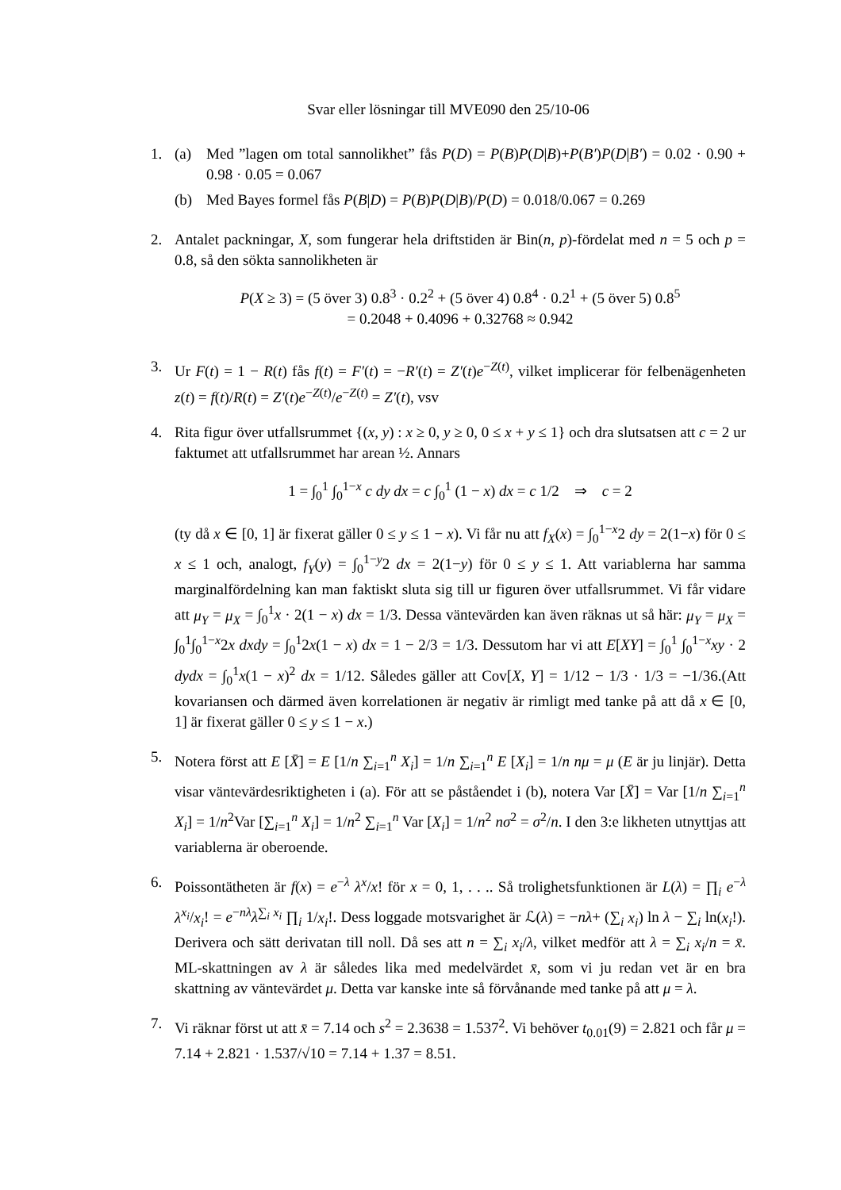Svar eller lösningar till MVE090 den 25/10-06
1. (a) Med ”lagen om total sannolikhet” fås P(D) = P(B)P(D|B)+P(B′)P(D|B′) = 0.02 · 0.90 + 0.98 · 0.05 = 0.067
(b) Med Bayes formel fås P(B|D) = P(B)P(D|B)/P(D) = 0.018/0.067 = 0.269
2. Antalet packningar, X, som fungerar hela driftstiden är Bin(n, p)-fördelat med n = 5 och p = 0.8, så den sökta sannolikheten är
P(X ≥ 3) = (5 över 3) 0.8<sup>3</sup> · 0.2<sup>2</sup> + (5 över 4) 0.8<sup>4</sup> · 0.2<sup>1</sup> + (5 över 5) 0.8<sup>5</sup>
= 0.2048 + 0.4096 + 0.32768 ≈ 0.942
3. Ur F(t) = 1 − R(t) fås f(t) = F′(t) = −R′(t) = Z′(t)e<sup>−Z(t)</sup>, vilket implicerar för felbenägenheten z(t) = f(t)/R(t) = Z′(t)e<sup>−Z(t)</sup>/e<sup>−Z(t)</sup> = Z′(t), vsv
4. Rita figur över utfallsrummet {(x, y) : x ≥ 0, y ≥ 0, 0 ≤ x + y ≤ 1} och dra slutsatsen att c = 2 ur faktumet att utfallsrummet har arean ½. Annars
1 = ∫<sub>0</sub><sup>1</sup> ∫<sub>0</sub><sup>1−x</sup> c dy dx = c ∫<sub>0</sub><sup>1</sup> (1 − x) dx = c 1/2 ⇒ c = 2
(ty då x ∈ [0, 1] är fixerat gäller 0 ≤ y ≤ 1 − x). Vi får nu att f<sub>X</sub>(x) = ∫<sub>0</sub><sup>1−x</sup>2 dy = 2(1−x) för 0 ≤ x ≤ 1 och, analogt, f<sub>Y</sub>(y) = ∫<sub>0</sub><sup>1−y</sup>2 dx = 2(1−y) för 0 ≤ y ≤ 1. Att variablerna har samma marginalfördelning kan man faktiskt sluta sig till ur figuren över utfallsrummet. Vi får vidare att μ<sub>Y</sub> = μ<sub>X</sub> = ∫<sub>0</sub><sup>1</sup>x · 2(1 − x) dx = 1/3. Dessa väntevärden kan även räknas ut så här: μ<sub>Y</sub> = μ<sub>X</sub> = ∫<sub>0</sub><sup>1</sup>∫<sub>0</sub><sup>1−x</sup>2x dxdy = ∫<sub>0</sub><sup>1</sup>2x(1 − x) dx = 1 − 2/3 = 1/3. Dessutom har vi att E[XY] = ∫<sub>0</sub><sup>1</sup> ∫<sub>0</sub><sup>1−x</sup>xy · 2 dydx = ∫<sub>0</sub><sup>1</sup>x(1 − x)<sup>2</sup> dx = 1/12. Således gäller att Cov[X, Y] = 1/12 − 1/3 · 1/3 = −1/36.(Att kovariansen och därmed även korrelationen är negativ är rimligt med tanke på att då x ∈ [0, 1] är fixerat gäller 0 ≤ y ≤ 1 − x.)
5. Notera först att E [X̄] = E [1/n ∑<sub>i=1</sub><sup>n</sup> X<sub>i</sub>] = 1/n ∑<sub>i=1</sub><sup>n</sup> E [X<sub>i</sub>] = 1/n nμ = μ (E är ju linjär). Detta visar väntevärdesriktigheten i (a). För att se påståendet i (b), notera Var [X̄] = Var [1/n ∑<sub>i=1</sub><sup>n</sup> X<sub>i</sub>] = 1/n<sup>2</sup>Var [∑<sub>i=1</sub><sup>n</sup> X<sub>i</sub>] = 1/n<sup>2</sup> ∑<sub>i=1</sub><sup>n</sup> Var [X<sub>i</sub>] = 1/n<sup>2</sup> nσ<sup>2</sup> = σ<sup>2</sup>/n. I den 3:e likheten utnyttjas att variablerna är oberoende.
6. Poissontätheten är f(x) = e<sup>−λ</sup> λ<sup>x</sup>/x! för x = 0, 1, . . .. Så trolighetsfunktionen är L(λ) = ∏<sub>i</sub> e<sup>−λ</sup> λ<sup>x<sub>i</sub></sup>/x<sub>i</sub>! = e<sup>−nλ</sup>λ<sup>∑<sub>i</sub> x<sub>i</sub></sup> ∏<sub>i</sub> 1/x<sub>i</sub>!. Dess loggade motsvarighet är ℒ(λ) = −nλ+ (∑<sub>i</sub> x<sub>i</sub>) ln λ − ∑<sub>i</sub> ln(x<sub>i</sub>!). Derivera och sätt derivatan till noll. Då ses att n = ∑<sub>i</sub> x<sub>i</sub>/λ, vilket medför att λ = ∑<sub>i</sub> x<sub>i</sub>/n = x̄. ML-skattningen av λ är således lika med medelvärdet x̄, som vi ju redan vet är en bra skattning av väntevärdet μ. Detta var kanske inte så förvånande med tanke på att μ = λ.
7. Vi räknar först ut att x̄ = 7.14 och s<sup>2</sup> = 2.3638 = 1.537<sup>2</sup>. Vi behöver t<sub>0.01</sub>(9) = 2.821 och får μ = 7.14 + 2.821 · 1.537/√10 = 7.14 + 1.37 = 8.51.